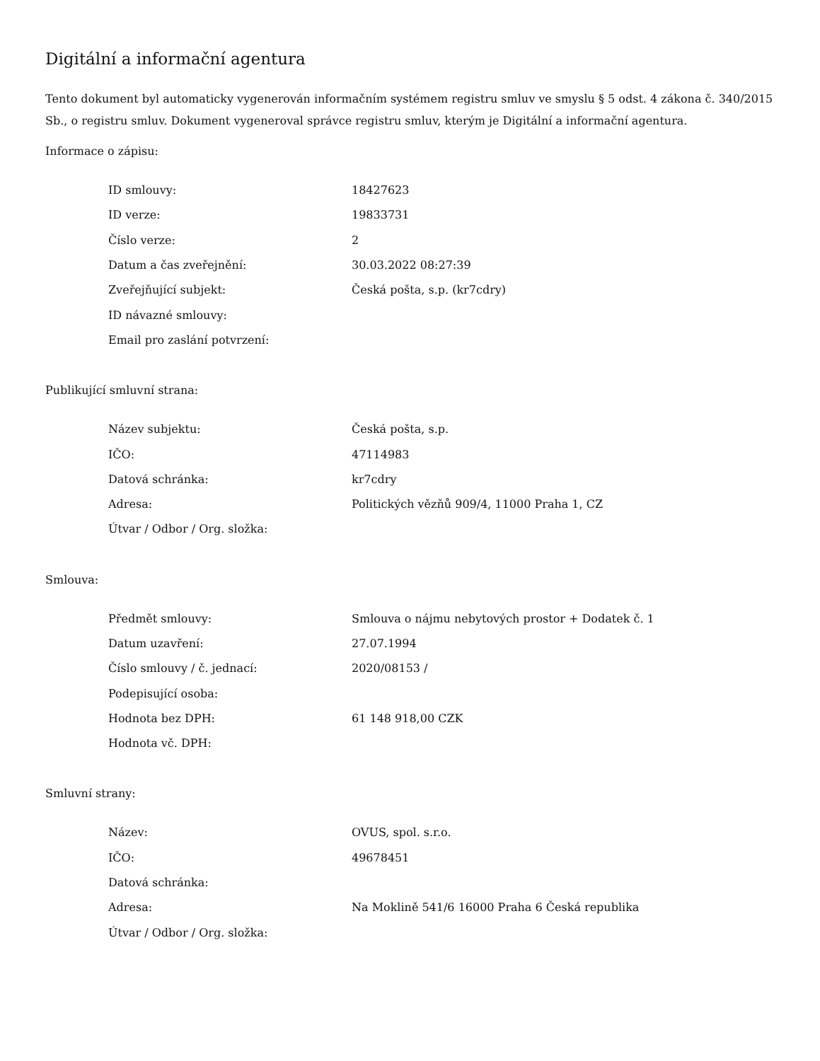Digitální a informační agentura
Tento dokument byl automaticky vygenerován informačním systémem registru smluv ve smyslu § 5 odst. 4 zákona č. 340/2015 Sb., o registru smluv. Dokument vygeneroval správce registru smluv, kterým je Digitální a informační agentura.
Informace o zápisu:
| ID smlouvy: | 18427623 |
| ID verze: | 19833731 |
| Číslo verze: | 2 |
| Datum a čas zveřejnění: | 30.03.2022 08:27:39 |
| Zveřejňující subjekt: | Česká pošta, s.p. (kr7cdry) |
| ID návazné smlouvy: | |
| Email pro zaslání potvrzení: | |
Publikující smluvní strana:
| Název subjektu: | Česká pošta, s.p. |
| IČO: | 47114983 |
| Datová schránka: | kr7cdry |
| Adresa: | Politických vězňů 909/4, 11000 Praha 1, CZ |
| Útvar / Odbor / Org. složka: | |
Smlouva:
| Předmět smlouvy: | Smlouva o nájmu nebytových prostor + Dodatek č. 1 |
| Datum uzavření: | 27.07.1994 |
| Číslo smlouvy / č. jednací: | 2020/08153 / |
| Podepisující osoba: | |
| Hodnota bez DPH: | 61 148 918,00 CZK |
| Hodnota vč. DPH: | |
Smluvní strany:
| Název: | OVUS, spol. s.r.o. |
| IČO: | 49678451 |
| Datová schránka: | |
| Adresa: | Na Moklině 541/6 16000 Praha 6 Česká republika |
| Útvar / Odbor / Org. složka: | |